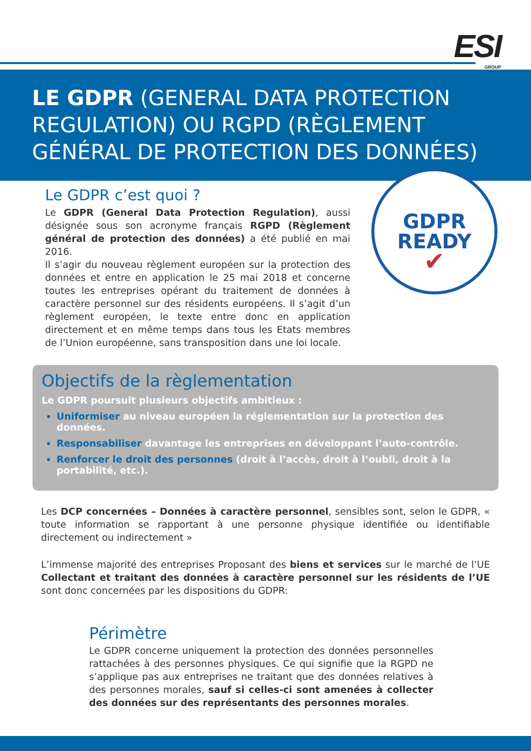ESI
GROUP
LE GDPR (GENERAL DATA PROTECTION REGULATION) OU RGPD (RÈGLEMENT GÉNÉRAL DE PROTECTION DES DONNÉES)
GDPR
READY
✔
Le GDPR c’est quoi ?
Le GDPR (General Data Protection Regulation), aussi désignée sous son acronyme français RGPD (Règlement général de protection des données) a été publié en mai 2016.
Il s’agir du nouveau règlement européen sur la protection des données et entre en application le 25 mai 2018 et concerne toutes les entreprises opérant du traitement de données à caractère personnel sur des résidents européens. Il s’agit d’un règlement européen, le texte entre donc en application directement et en même temps dans tous les Etats membres de l’Union européenne, sans transposition dans une loi locale.
Objectifs de la règlementation
Le GDPR poursuit plusieurs objectifs ambitieux :
Uniformiser au niveau européen la réglementation sur la protection des données.
Responsabiliser davantage les entreprises en développant l’auto-contrôle.
Renforcer le droit des personnes (droit à l’accès, droit à l’oubli, droit à la portabilité, etc.).
Les DCP concernées – Données à caractère personnel, sensibles sont, selon le GDPR, « toute information se rapportant à une personne physique identifiée ou identifiable directement ou indirectement »
L’immense majorité des entreprises Proposant des biens et services sur le marché de l’UE Collectant et traitant des données à caractère personnel sur les résidents de l’UE sont donc concernées par les dispositions du GDPR:
Périmètre
Le GDPR concerne uniquement la protection des données personnelles rattachées à des personnes physiques. Ce qui signifie que la RGPD ne s’applique pas aux entreprises ne traitant que des données relatives à des personnes morales, sauf si celles-ci sont amenées à collecter des données sur des représentants des personnes morales.